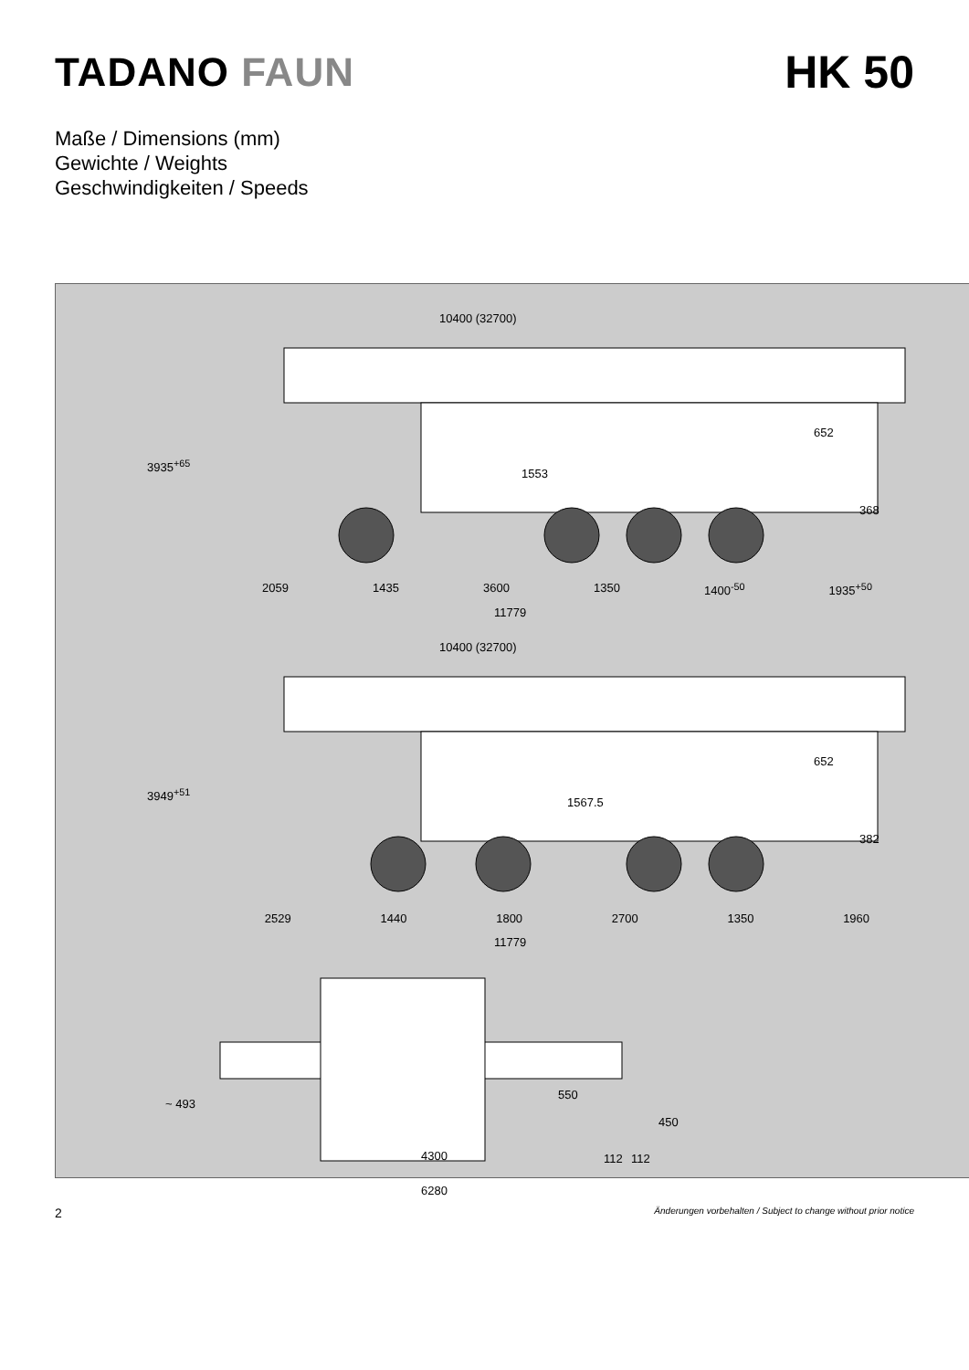TADANO FAUN HK 50
Maße / Dimensions (mm)
Gewichte / Weights
Geschwindigkeiten / Speeds
10400 (32700)
3935<sup>+65</sup>
652
368
1553
2059 1435 3600 1350 1400<sup>-50</sup> 1935<sup>+50</sup>
11779
10400 (32700)
3949<sup>+51</sup>
652
382
1567.5
2529 1440 1800 2700 1350 1960
11779
~ 493
550
450
112 112 4300
6280
2 Änderungen vorbehalten / Subject to change without prior notice